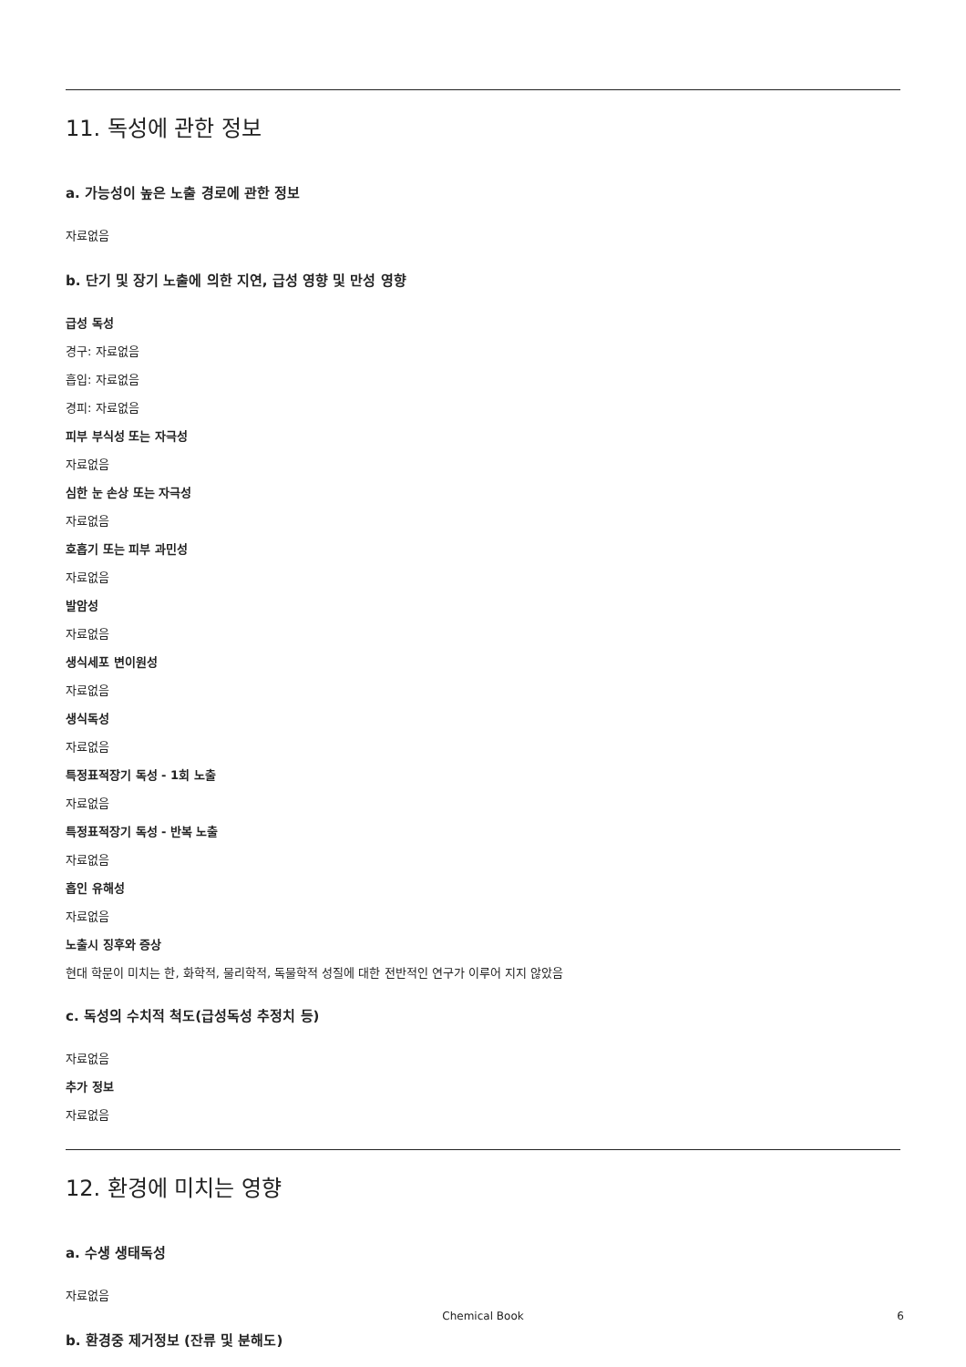11. 독성에 관한 정보
a. 가능성이 높은 노출 경로에 관한 정보
자료없음
b. 단기 및 장기 노출에 의한 지연, 급성 영향 및 만성 영향
급성 독성
경구: 자료없음
흡입: 자료없음
경피: 자료없음
피부 부식성 또는 자극성
자료없음
심한 눈 손상 또는 자극성
자료없음
호흡기 또는 피부 과민성
자료없음
발암성
자료없음
생식세포 변이원성
자료없음
생식독성
자료없음
특정표적장기 독성 - 1회 노출
자료없음
특정표적장기 독성 - 반복 노출
자료없음
흡인 유해성
자료없음
노출시 징후와 증상
현대 학문이 미치는 한, 화학적, 물리학적, 독물학적 성질에 대한 전반적인 연구가 이루어 지지 않았음
c. 독성의 수치적 척도(급성독성 추정치 등)
자료없음
추가 정보
자료없음
12. 환경에 미치는 영향
a. 수생 생태독성
자료없음
b. 환경중 제거정보 (잔류 및 분해도)
Chemical Book 6